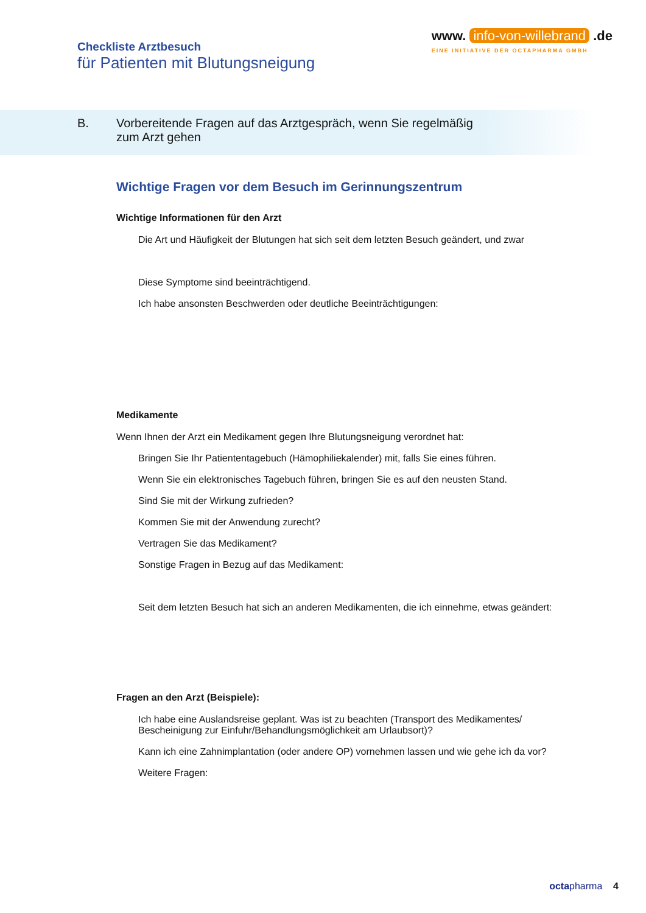Checkliste Arztbesuch
für Patienten mit Blutungsneigung
www. info-von-willebrand .de
EINE INITIATIVE DER OCTAPHARMA GMBH
B. Vorbereitende Fragen auf das Arztgespräch, wenn Sie regelmäßig
zum Arzt gehen
Wichtige Fragen vor dem Besuch im Gerinnungszentrum
Wichtige Informationen für den Arzt
Die Art und Häufigkeit der Blutungen hat sich seit dem letzten Besuch geändert, und zwar
Diese Symptome sind beeinträchtigend.
Ich habe ansonsten Beschwerden oder deutliche Beeinträchtigungen:
Medikamente
Wenn Ihnen der Arzt ein Medikament gegen Ihre Blutungsneigung verordnet hat:
Bringen Sie Ihr Patiententagebuch (Hämophiliekalender) mit, falls Sie eines führen.
Wenn Sie ein elektronisches Tagebuch führen, bringen Sie es auf den neusten Stand.
Sind Sie mit der Wirkung zufrieden?
Kommen Sie mit der Anwendung zurecht?
Vertragen Sie das Medikament?
Sonstige Fragen in Bezug auf das Medikament:
Seit dem letzten Besuch hat sich an anderen Medikamenten, die ich einnehme, etwas geändert:
Fragen an den Arzt (Beispiele):
Ich habe eine Auslandsreise geplant. Was ist zu beachten (Transport des Medikamentes/
Bescheinigung zur Einfuhr/Behandlungsmöglichkeit am Urlaubsort)?
Kann ich eine Zahnimplantation (oder andere OP) vornehmen lassen und wie gehe ich da vor?
Weitere Fragen:
octa pharma 4